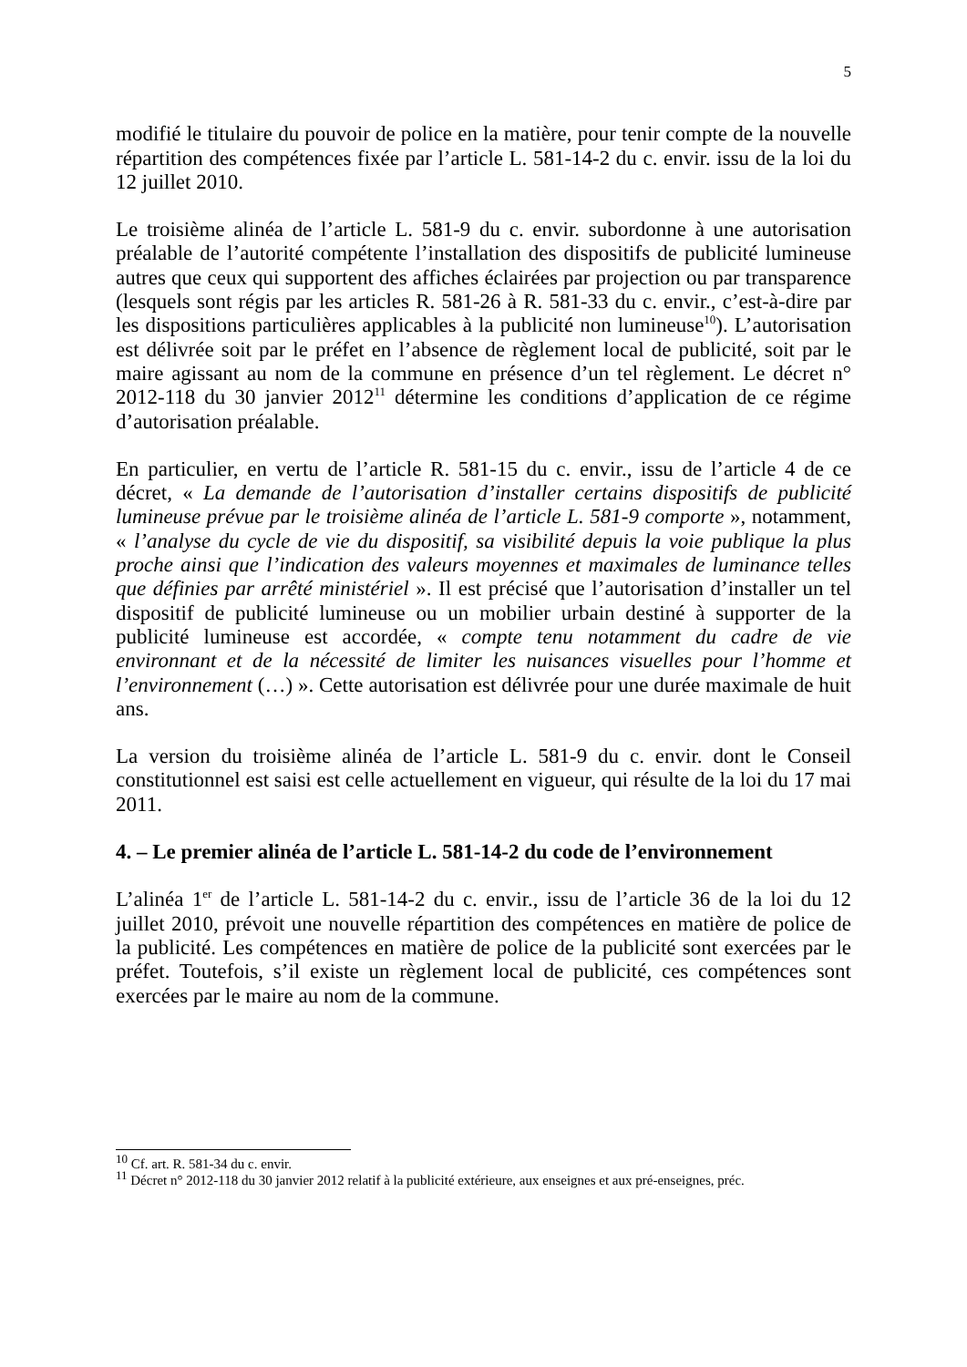5
modifié le titulaire du pouvoir de police en la matière, pour tenir compte de la nouvelle répartition des compétences fixée par l’article L. 581-14-2 du c. envir. issu de la loi du 12 juillet 2010.
Le troisième alinéa de l’article L. 581-9 du c. envir. subordonne à une autorisation préalable de l’autorité compétente l’installation des dispositifs de publicité lumineuse autres que ceux qui supportent des affiches éclairées par projection ou par transparence (lesquels sont régis par les articles R. 581-26 à R. 581-33 du c. envir., c’est-à-dire par les dispositions particulières applicables à la publicité non lumineuse<sup>10</sup>). L’autorisation est délivrée soit par le préfet en l’absence de règlement local de publicité, soit par le maire agissant au nom de la commune en présence d’un tel règlement. Le décret n° 2012-118 du 30 janvier 2012<sup>11</sup> détermine les conditions d’application de ce régime d’autorisation préalable.
En particulier, en vertu de l’article R. 581-15 du c. envir., issu de l’article 4 de ce décret, « La demande de l’autorisation d’installer certains dispositifs de publicité lumineuse prévue par le troisième alinéa de l’article L. 581-9 comporte », notamment, « l’analyse du cycle de vie du dispositif, sa visibilité depuis la voie publique la plus proche ainsi que l’indication des valeurs moyennes et maximales de luminance telles que définies par arrêté ministériel ». Il est précisé que l’autorisation d’installer un tel dispositif de publicité lumineuse ou un mobilier urbain destiné à supporter de la publicité lumineuse est accordée, « compte tenu notamment du cadre de vie environnant et de la nécessité de limiter les nuisances visuelles pour l’homme et l’environnement (…) ». Cette autorisation est délivrée pour une durée maximale de huit ans.
La version du troisième alinéa de l’article L. 581-9 du c. envir. dont le Conseil constitutionnel est saisi est celle actuellement en vigueur, qui résulte de la loi du 17 mai 2011.
4. – Le premier alinéa de l’article L. 581-14-2 du code de l’environnement
L’alinéa 1<sup>er</sup> de l’article L. 581-14-2 du c. envir., issu de l’article 36 de la loi du 12 juillet 2010, prévoit une nouvelle répartition des compétences en matière de police de la publicité. Les compétences en matière de police de la publicité sont exercées par le préfet. Toutefois, s’il existe un règlement local de publicité, ces compétences sont exercées par le maire au nom de la commune.
<sup>10</sup> Cf. art. R. 581-34 du c. envir.
<sup>11</sup> Décret n° 2012-118 du 30 janvier 2012 relatif à la publicité extérieure, aux enseignes et aux pré-enseignes, préc.